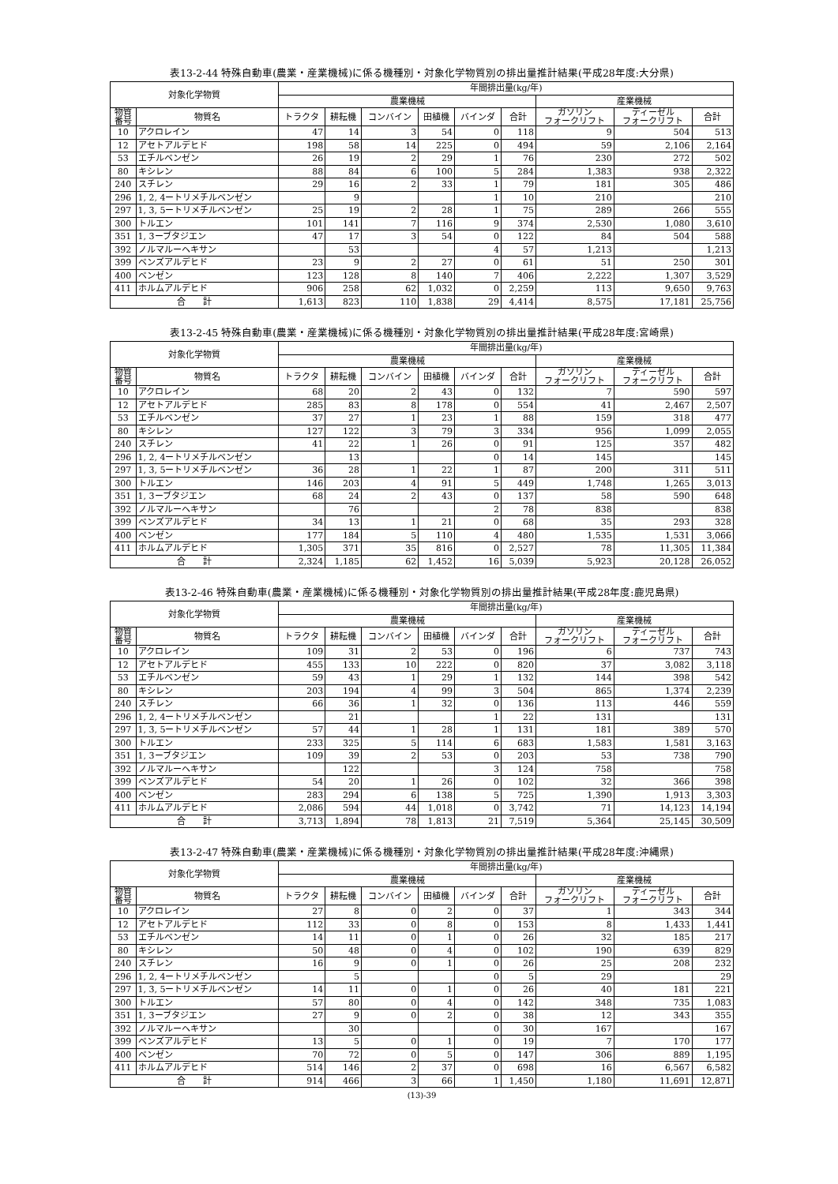表13-2-44 特殊自動車(農業・産業機械)に係る機種別・対象化学物質別の排出量推計結果(平成28年度:大分県)
| 対象化学物質 | | 年間排出量(kg/年) | | | | | | | | |
| --- | --- | --- | --- | --- | --- | --- | --- | --- | --- | --- |
| | | 農業機械 | | | | | | 産業機械 | | |
| 物質 番号 | 物質名 | トラクタ | 耕耘機 | コンバイン | 田植機 | バインダ | 合計 | ガソリン フォークリフト | ディーゼル フォークリフト | 合計 |
| 10 | アクロレイン | 47 | 14 | 3 | 54 | 0 | 118 | 9 | 504 | 513 |
| 12 | アセトアルデヒド | 198 | 58 | 14 | 225 | 0 | 494 | 59 | 2,106 | 2,164 |
| 53 | エチルベンゼン | 26 | 19 | 2 | 29 | 1 | 76 | 230 | 272 | 502 |
| 80 | キシレン | 88 | 84 | 6 | 100 | 5 | 284 | 1,383 | 938 | 2,322 |
| 240 | スチレン | 29 | 16 | 2 | 33 | 1 | 79 | 181 | 305 | 486 |
| 296 | 1, 2, 4ートリメチルベンゼン | | 9 | | | 1 | 10 | 210 | | 210 |
| 297 | 1, 3, 5ートリメチルベンゼン | 25 | 19 | 2 | 28 | 1 | 75 | 289 | 266 | 555 |
| 300 | トルエン | 101 | 141 | 7 | 116 | 9 | 374 | 2,530 | 1,080 | 3,610 |
| 351 | 1, 3ーブタジエン | 47 | 17 | 3 | 54 | 0 | 122 | 84 | 504 | 588 |
| 392 | ノルマルーヘキサン | | 53 | | | 4 | 57 | 1,213 | | 1,213 |
| 399 | ベンズアルデヒド | 23 | 9 | 2 | 27 | 0 | 61 | 51 | 250 | 301 |
| 400 | ベンゼン | 123 | 128 | 8 | 140 | 7 | 406 | 2,222 | 1,307 | 3,529 |
| 411 | ホルムアルデヒド | 906 | 258 | 62 | 1,032 | 0 | 2,259 | 113 | 9,650 | 9,763 |
| 合 計 | | 1,613 | 823 | 110 | 1,838 | 29 | 4,414 | 8,575 | 17,181 | 25,756 |
表13-2-45 特殊自動車(農業・産業機械)に係る機種別・対象化学物質別の排出量推計結果(平成28年度:宮崎県)
| 対象化学物質 | | 年間排出量(kg/年) | | | | | | | | |
| --- | --- | --- | --- | --- | --- | --- | --- | --- | --- | --- |
| | | 農業機械 | | | | | | 産業機械 | | |
| 物質 番号 | 物質名 | トラクタ | 耕耘機 | コンバイン | 田植機 | バインダ | 合計 | ガソリン フォークリフト | ディーゼル フォークリフト | 合計 |
| 10 | アクロレイン | 68 | 20 | 2 | 43 | 0 | 132 | 7 | 590 | 597 |
| 12 | アセトアルデヒド | 285 | 83 | 8 | 178 | 0 | 554 | 41 | 2,467 | 2,507 |
| 53 | エチルベンゼン | 37 | 27 | 1 | 23 | 1 | 88 | 159 | 318 | 477 |
| 80 | キシレン | 127 | 122 | 3 | 79 | 3 | 334 | 956 | 1,099 | 2,055 |
| 240 | スチレン | 41 | 22 | 1 | 26 | 0 | 91 | 125 | 357 | 482 |
| 296 | 1, 2, 4ートリメチルベンゼン | | 13 | | | 0 | 14 | 145 | | 145 |
| 297 | 1, 3, 5ートリメチルベンゼン | 36 | 28 | 1 | 22 | 1 | 87 | 200 | 311 | 511 |
| 300 | トルエン | 146 | 203 | 4 | 91 | 5 | 449 | 1,748 | 1,265 | 3,013 |
| 351 | 1, 3ーブタジエン | 68 | 24 | 2 | 43 | 0 | 137 | 58 | 590 | 648 |
| 392 | ノルマルーヘキサン | | 76 | | | 2 | 78 | 838 | | 838 |
| 399 | ベンズアルデヒド | 34 | 13 | 1 | 21 | 0 | 68 | 35 | 293 | 328 |
| 400 | ベンゼン | 177 | 184 | 5 | 110 | 4 | 480 | 1,535 | 1,531 | 3,066 |
| 411 | ホルムアルデヒド | 1,305 | 371 | 35 | 816 | 0 | 2,527 | 78 | 11,305 | 11,384 |
| 合 計 | | 2,324 | 1,185 | 62 | 1,452 | 16 | 5,039 | 5,923 | 20,128 | 26,052 |
表13-2-46 特殊自動車(農業・産業機械)に係る機種別・対象化学物質別の排出量推計結果(平成28年度:鹿児島県)
| 対象化学物質 | | 年間排出量(kg/年) | | | | | | | | |
| --- | --- | --- | --- | --- | --- | --- | --- | --- | --- | --- |
| | | 農業機械 | | | | | | 産業機械 | | |
| 物質 番号 | 物質名 | トラクタ | 耕耘機 | コンバイン | 田植機 | バインダ | 合計 | ガソリン フォークリフト | ディーゼル フォークリフト | 合計 |
| 10 | アクロレイン | 109 | 31 | 2 | 53 | 0 | 196 | 6 | 737 | 743 |
| 12 | アセトアルデヒド | 455 | 133 | 10 | 222 | 0 | 820 | 37 | 3,082 | 3,118 |
| 53 | エチルベンゼン | 59 | 43 | 1 | 29 | 1 | 132 | 144 | 398 | 542 |
| 80 | キシレン | 203 | 194 | 4 | 99 | 3 | 504 | 865 | 1,374 | 2,239 |
| 240 | スチレン | 66 | 36 | 1 | 32 | 0 | 136 | 113 | 446 | 559 |
| 296 | 1, 2, 4ートリメチルベンゼン | | 21 | | | 1 | 22 | 131 | | 131 |
| 297 | 1, 3, 5ートリメチルベンゼン | 57 | 44 | 1 | 28 | 1 | 131 | 181 | 389 | 570 |
| 300 | トルエン | 233 | 325 | 5 | 114 | 6 | 683 | 1,583 | 1,581 | 3,163 |
| 351 | 1, 3ーブタジエン | 109 | 39 | 2 | 53 | 0 | 203 | 53 | 738 | 790 |
| 392 | ノルマルーヘキサン | | 122 | | | 3 | 124 | 758 | | 758 |
| 399 | ベンズアルデヒド | 54 | 20 | 1 | 26 | 0 | 102 | 32 | 366 | 398 |
| 400 | ベンゼン | 283 | 294 | 6 | 138 | 5 | 725 | 1,390 | 1,913 | 3,303 |
| 411 | ホルムアルデヒド | 2,086 | 594 | 44 | 1,018 | 0 | 3,742 | 71 | 14,123 | 14,194 |
| 合 計 | | 3,713 | 1,894 | 78 | 1,813 | 21 | 7,519 | 5,364 | 25,145 | 30,509 |
表13-2-47 特殊自動車(農業・産業機械)に係る機種別・対象化学物質別の排出量推計結果(平成28年度:沖縄県)
| 対象化学物質 | | 年間排出量(kg/年) | | | | | | | | |
| --- | --- | --- | --- | --- | --- | --- | --- | --- | --- | --- |
| | | 農業機械 | | | | | | 産業機械 | | |
| 物質 番号 | 物質名 | トラクタ | 耕耘機 | コンバイン | 田植機 | バインダ | 合計 | ガソリン フォークリフト | ディーゼル フォークリフト | 合計 |
| 10 | アクロレイン | 27 | 8 | 0 | 2 | 0 | 37 | 1 | 343 | 344 |
| 12 | アセトアルデヒド | 112 | 33 | 0 | 8 | 0 | 153 | 8 | 1,433 | 1,441 |
| 53 | エチルベンゼン | 14 | 11 | 0 | 1 | 0 | 26 | 32 | 185 | 217 |
| 80 | キシレン | 50 | 48 | 0 | 4 | 0 | 102 | 190 | 639 | 829 |
| 240 | スチレン | 16 | 9 | 0 | 1 | 0 | 26 | 25 | 208 | 232 |
| 296 | 1, 2, 4ートリメチルベンゼン | | 5 | | | 0 | 5 | 29 | | 29 |
| 297 | 1, 3, 5ートリメチルベンゼン | 14 | 11 | 0 | 1 | 0 | 26 | 40 | 181 | 221 |
| 300 | トルエン | 57 | 80 | 0 | 4 | 0 | 142 | 348 | 735 | 1,083 |
| 351 | 1, 3ーブタジエン | 27 | 9 | 0 | 2 | 0 | 38 | 12 | 343 | 355 |
| 392 | ノルマルーヘキサン | | 30 | | | 0 | 30 | 167 | | 167 |
| 399 | ベンズアルデヒド | 13 | 5 | 0 | 1 | 0 | 19 | 7 | 170 | 177 |
| 400 | ベンゼン | 70 | 72 | 0 | 5 | 0 | 147 | 306 | 889 | 1,195 |
| 411 | ホルムアルデヒド | 514 | 146 | 2 | 37 | 0 | 698 | 16 | 6,567 | 6,582 |
| 合 計 | | 914 | 466 | 3 | 66 | 1 | 1,450 | 1,180 | 11,691 | 12,871 |
(13)-39